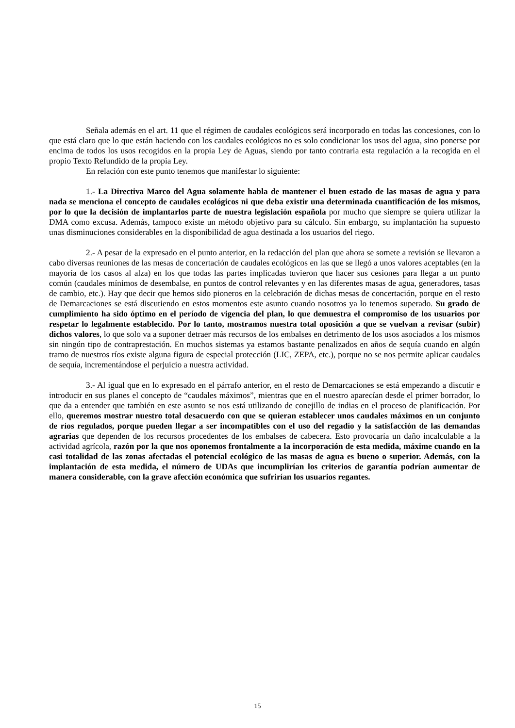Señala además en el art. 11 que el régimen de caudales ecológicos será incorporado en todas las concesiones, con lo que está claro que lo que están haciendo con los caudales ecológicos no es solo condicionar los usos del agua, sino ponerse por encima de todos los usos recogidos en la propia Ley de Aguas, siendo por tanto contraria esta regulación a la recogida en el propio Texto Refundido de la propia Ley.
En relación con este punto tenemos que manifestar lo siguiente:
1.- La Directiva Marco del Agua solamente habla de mantener el buen estado de las masas de agua y para nada se menciona el concepto de caudales ecológicos ni que deba existir una determinada cuantificación de los mismos, por lo que la decisión de implantarlos parte de nuestra legislación española por mucho que siempre se quiera utilizar la DMA como excusa. Además, tampoco existe un método objetivo para su cálculo. Sin embargo, su implantación ha supuesto unas disminuciones considerables en la disponibilidad de agua destinada a los usuarios del riego.
2.- A pesar de la expresado en el punto anterior, en la redacción del plan que ahora se somete a revisión se llevaron a cabo diversas reuniones de las mesas de concertación de caudales ecológicos en las que se llegó a unos valores aceptables (en la mayoría de los casos al alza) en los que todas las partes implicadas tuvieron que hacer sus cesiones para llegar a un punto común (caudales mínimos de desembalse, en puntos de control relevantes y en las diferentes masas de agua, generadores, tasas de cambio, etc.). Hay que decir que hemos sido pioneros en la celebración de dichas mesas de concertación, porque en el resto de Demarcaciones se está discutiendo en estos momentos este asunto cuando nosotros ya lo tenemos superado. Su grado de cumplimiento ha sido óptimo en el período de vigencia del plan, lo que demuestra el compromiso de los usuarios por respetar lo legalmente establecido. Por lo tanto, mostramos nuestra total oposición a que se vuelvan a revisar (subir) dichos valores, lo que solo va a suponer detraer más recursos de los embalses en detrimento de los usos asociados a los mismos sin ningún tipo de contraprestación. En muchos sistemas ya estamos bastante penalizados en años de sequía cuando en algún tramo de nuestros ríos existe alguna figura de especial protección (LIC, ZEPA, etc.), porque no se nos permite aplicar caudales de sequía, incrementándose el perjuicio a nuestra actividad.
3.- Al igual que en lo expresado en el párrafo anterior, en el resto de Demarcaciones se está empezando a discutir e introducir en sus planes el concepto de “caudales máximos”, mientras que en el nuestro aparecían desde el primer borrador, lo que da a entender que también en este asunto se nos está utilizando de conejillo de indias en el proceso de planificación. Por ello, queremos mostrar nuestro total desacuerdo con que se quieran establecer unos caudales máximos en un conjunto de ríos regulados, porque pueden llegar a ser incompatibles con el uso del regadío y la satisfacción de las demandas agrarias que dependen de los recursos procedentes de los embalses de cabecera. Esto provocaría un daño incalculable a la actividad agrícola, razón por la que nos oponemos frontalmente a la incorporación de esta medida, máxime cuando en la casi totalidad de las zonas afectadas el potencial ecológico de las masas de agua es bueno o superior. Además, con la implantación de esta medida, el número de UDAs que incumplirían los criterios de garantía podrían aumentar de manera considerable, con la grave afección económica que sufrirían los usuarios regantes.
15